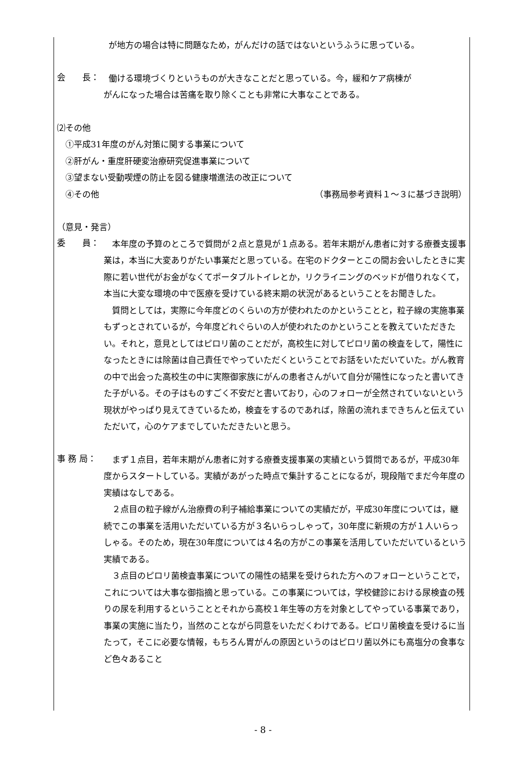が地方の場合は特に問題なため，がんだけの話ではないというふうに思っている。
会　　長：
働ける環境づくりというものが大きなことだと思っている。今，緩和ケア病棟が
がんになった場合は苦痛を取り除くことも非常に大事なことである。
⑵その他
　①平成31年度のがん対策に関する事業について
　②肝がん・重度肝硬変治療研究促進事業について
　③望まない受動喫煙の防止を図る健康増進法の改正について
　④その他 （事務局参考資料１～３に基づき説明）
（意見・発言）
委　　員：
　本年度の予算のところで質問が２点と意見が１点ある。若年末期がん患者に対する療養支援事業は，本当に大変ありがたい事業だと思っている。在宅のドクターとこの間お会いしたときに実際に若い世代がお金がなくてポータブルトイレとか，リクライニングのベッドが借りれなくて，本当に大変な環境の中で医療を受けている終末期の状況があるということをお聞きした。
　質問としては，実際に今年度どのくらいの方が使われたのかということと，粒子線の実施事業もずっとされているが，今年度どれぐらいの人が使われたのかということを教えていただきたい。それと，意見としてはピロリ菌のことだが，高校生に対してピロリ菌の検査をして，陽性になったときには除菌は自己責任でやっていただくということでお話をいただいていた。がん教育の中で出会った高校生の中に実際御家族にがんの患者さんがいて自分が陽性になったと書いてきた子がいる。その子はものすごく不安だと書いており，心のフォローが全然されていないという現状がやっぱり見えてきているため，検査をするのであれば，除菌の流れまできちんと伝えていただいて，心のケアまでしていただきたいと思う。
事 務 局：
　まず１点目，若年末期がん患者に対する療養支援事業の実績という質問であるが，平成30年度からスタートしている。実績があがった時点で集計することになるが，現段階でまだ今年度の実績はなしである。
　２点目の粒子線がん治療費の利子補給事業についての実績だが，平成30年度については，継続でこの事業を活用いただいている方が３名いらっしゃって，30年度に新規の方が１人いらっしゃる。そのため，現在30年度については４名の方がこの事業を活用していただいているという実績である。
　３点目のピロリ菌検査事業についての陽性の結果を受けられた方へのフォローということで，これについては大事な御指摘と思っている。この事業については，学校健診における尿検査の残りの尿を利用するということとそれから高校１年生等の方を対象としてやっている事業であり，事業の実施に当たり，当然のことながら同意をいただくわけである。ピロリ菌検査を受けるに当たって，そこに必要な情報，もちろん胃がんの原因というのはピロリ菌以外にも高塩分の食事など色々あること
- 8 -